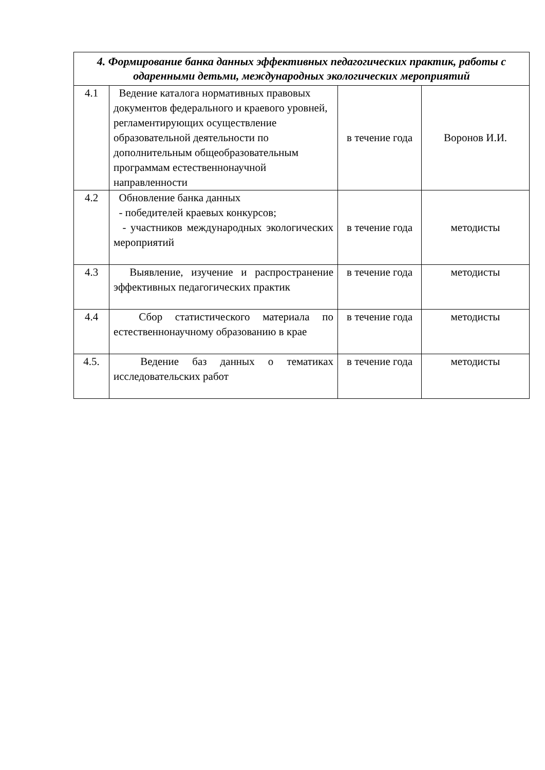| 4. Формирование банка данных эффективных педагогических практик, работы с одаренными детьми, международных экологических мероприятий | | | |
| 4.1 | Ведение каталога нормативных правовых документов федерального и краевого уровней, регламентирующих осуществление образовательной деятельности по дополнительным общеобразовательным программам естественнонаучной направленности | в течение года | Воронов И.И. |
| 4.2 | Обновление банка данных - победителей краевых конкурсов; - участников международных экологических мероприятий | в течение года | методисты |
| 4.3 | Выявление, изучение и распространение эффективных педагогических практик | в течение года | методисты |
| 4.4 | Сбор статистического материала по естественнонаучному образованию в крае | в течение года | методисты |
| 4.5. | Ведение баз данных о тематиках исследовательских работ | в течение года | методисты |